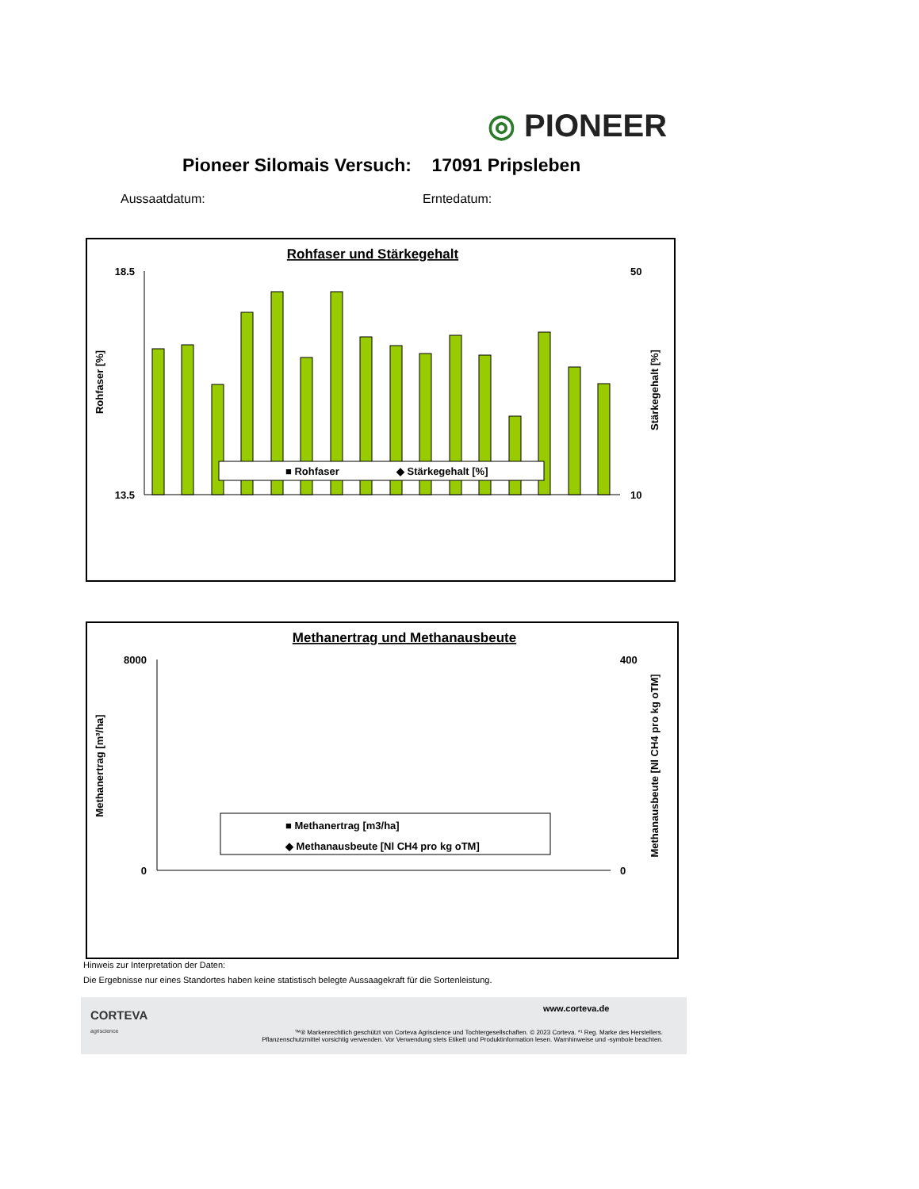◎ PIONEER
Pioneer Silomais Versuch: 17091 Pripsleben
Aussaatdatum: Erntedatum:
Rohfaser und Stärkegehalt
■ Rohfaser
◆ Stärkegehalt [%]
Rohfaser [%]
Stärkegehalt [%]
18.5
13.5
50
10
Methanertrag und Methanausbeute
Methanertrag [m³/ha]
Methanausbeute [Nl CH4 pro kg oTM]
8000
0
400
0
■ Methanertrag [m3/ha]
◆ Methanausbeute [Nl CH4 pro kg oTM]
Hinweis zur Interpretation der Daten:
Die Ergebnisse nur eines Standortes haben keine statistisch belegte Aussaagekraft für die Sortenleistung.
CORTEVA
agriscience
www.corteva.de
™® Markenrechtlich geschützt von Corteva Agriscience und Tochtergesellschaften. © 2023 Corteva. *¹ Reg. Marke des Herstellers.
Pflanzenschutzmittel vorsichtig verwenden. Vor Verwendung stets Etikett und Produktinformation lesen. Warnhinweise und -symbole beachten.